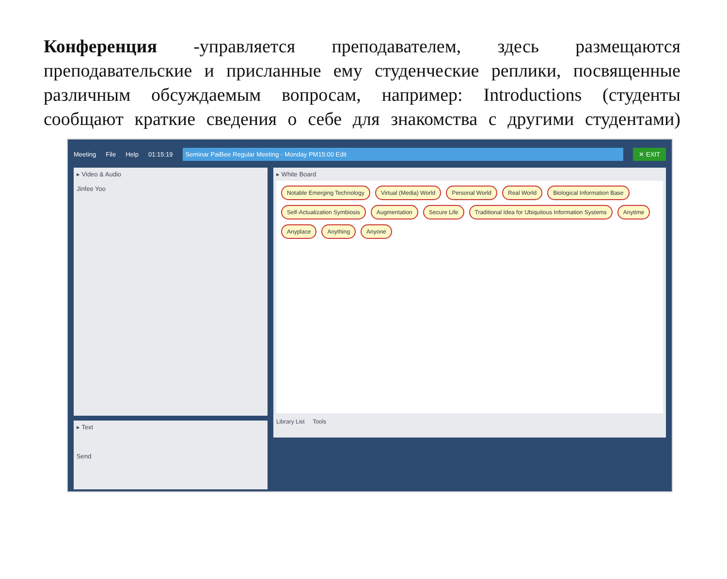Конференция -управляется преподавателем, здесь размещаются преподавательские и присланные ему студенческие реплики, посвященные различным обсуждаемым вопросам, например: Introductions (студенты сообщают краткие сведения о себе для знакомства с другими студентами)
Meeting File Help 01:15:19 Seminar PaiBee Regular Meeting - Monday PM15:00 Edit ✕ EXIT
▸ Video & Audio
Jinfee Yoo
▸ Text
Send
▸ White Board
Notable Emerging Technology Virtual (Media) World Personal World Real World Biological Information Base Self-Actualization Symbiosis Augmentation Secure Life Traditional Idea for Ubiquitous Information Systems Anytime Anyplace Anything Anyone
Library List Tools